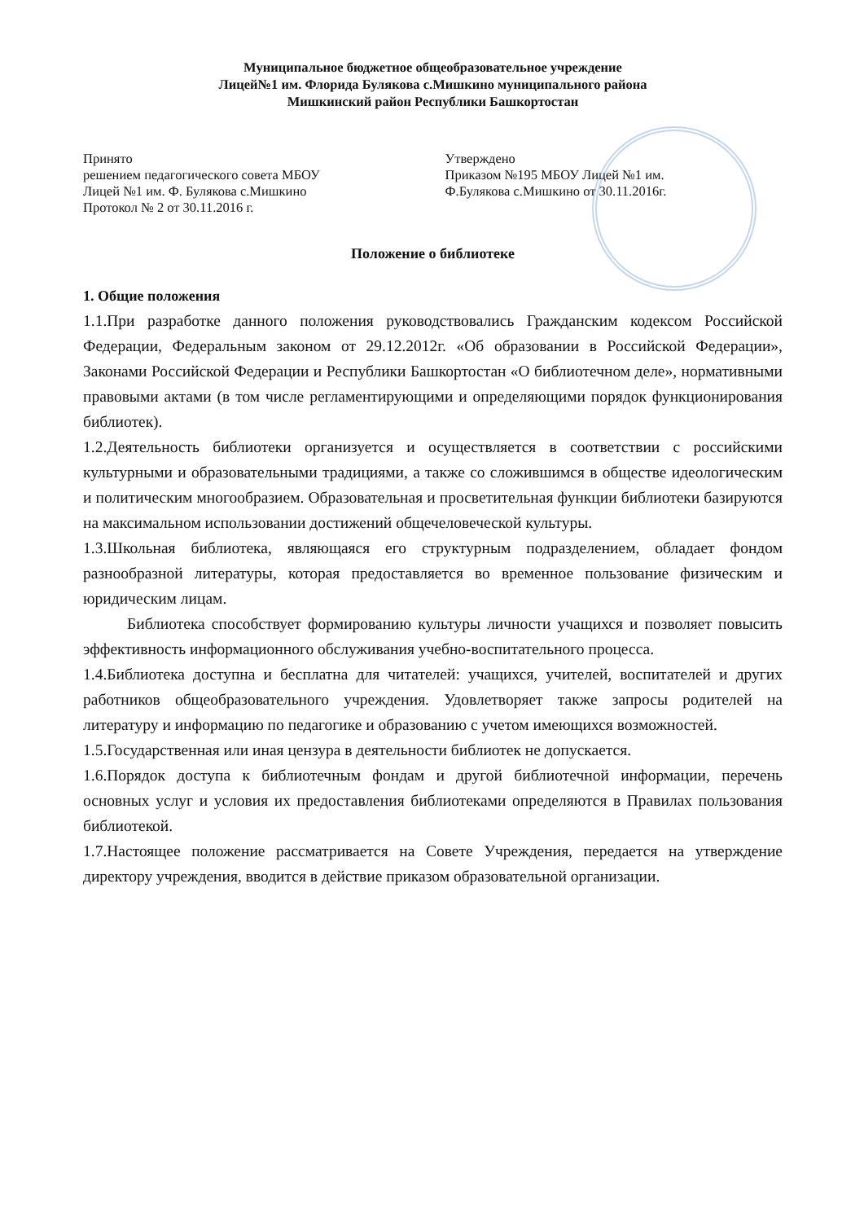Муниципальное бюджетное общеобразовательное учреждение
Лицей№1 им. Флорида Булякова с.Мишкино муниципального района
Мишкинский район Республики Башкортостан
Принято
решением педагогического совета МБОУ
Лицей №1 им. Ф. Булякова с.Мишкино
Протокол № 2 от 30.11.2016 г.
Утверждено
Приказом №195 МБОУ Лицей №1 им.
Ф.Булякова с.Мишкино от 30.11.2016г.
Положение о библиотеке
1. Общие положения
1.1.При разработке данного положения руководствовались Гражданским кодексом Российской Федерации, Федеральным законом от 29.12.2012г. «Об образовании в Российской Федерации», Законами Российской Федерации и Республики Башкортостан «О библиотечном деле», нормативными правовыми актами (в том числе регламентирующими и определяющими порядок функционирования библиотек).
1.2.Деятельность библиотеки организуется и осуществляется в соответствии с российскими культурными и образовательными традициями, а также со сложившимся в обществе идеологическим и политическим многообразием. Образовательная и просветительная функции библиотеки базируются на максимальном использовании достижений общечеловеческой культуры.
1.3.Школьная библиотека, являющаяся его структурным подразделением, обладает фондом разнообразной литературы, которая предоставляется во временное пользование физическим и юридическим лицам.
Библиотека способствует формированию культуры личности учащихся и позволяет повысить эффективность информационного обслуживания учебно-воспитательного процесса.
1.4.Библиотека доступна и бесплатна для читателей: учащихся, учителей, воспитателей и других работников общеобразовательного учреждения. Удовлетворяет также запросы родителей на литературу и информацию по педагогике и образованию с учетом имеющихся возможностей.
1.5.Государственная или иная цензура в деятельности библиотек не допускается.
1.6.Порядок доступа к библиотечным фондам и другой библиотечной информации, перечень основных услуг и условия их предоставления библиотеками определяются в Правилах пользования библиотекой.
1.7.Настоящее положение рассматривается на Совете Учреждения, передается на утверждение директору учреждения, вводится в действие приказом образовательной организации.